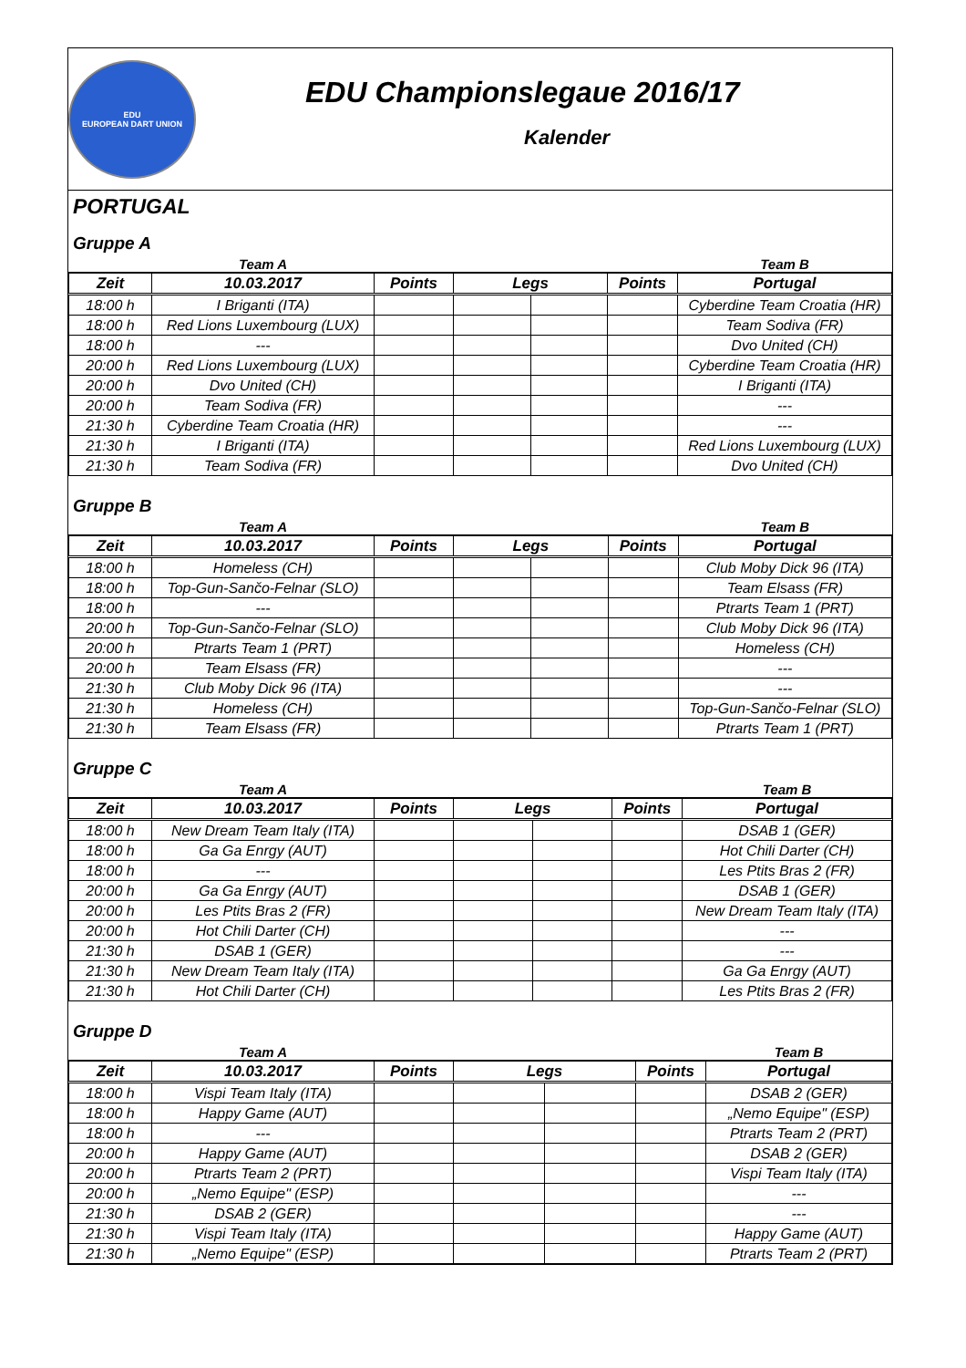EDU
EUROPEAN DART UNION
EDU Championslegaue 2016/17
Kalender
PORTUGAL
Gruppe A
| | Team A | | | | | Team B |
| --- | --- | --- | --- | --- | --- | --- |
| Zeit | 10.03.2017 | Points | Legs | | Points | Portugal |
| 18:00 h | I Briganti (ITA) | | | | | Cyberdine Team Croatia (HR) |
| 18:00 h | Red Lions Luxembourg (LUX) | | | | | Team Sodiva (FR) |
| 18:00 h | --- | | | | | Dvo United (CH) |
| 20:00 h | Red Lions Luxembourg (LUX) | | | | | Cyberdine Team Croatia (HR) |
| 20:00 h | Dvo United (CH) | | | | | I Briganti (ITA) |
| 20:00 h | Team Sodiva (FR) | | | | | --- |
| 21:30 h | Cyberdine Team Croatia (HR) | | | | | --- |
| 21:30 h | I Briganti (ITA) | | | | | Red Lions Luxembourg (LUX) |
| 21:30 h | Team Sodiva (FR) | | | | | Dvo United (CH) |
Gruppe B
| | Team A | | | | | Team B |
| --- | --- | --- | --- | --- | --- | --- |
| Zeit | 10.03.2017 | Points | Legs | | Points | Portugal |
| 18:00 h | Homeless (CH) | | | | | Club Moby Dick 96 (ITA) |
| 18:00 h | Top-Gun-Sančo-Felnar (SLO) | | | | | Team Elsass (FR) |
| 18:00 h | --- | | | | | Ptrarts Team 1 (PRT) |
| 20:00 h | Top-Gun-Sančo-Felnar (SLO) | | | | | Club Moby Dick 96 (ITA) |
| 20:00 h | Ptrarts Team 1 (PRT) | | | | | Homeless (CH) |
| 20:00 h | Team Elsass (FR) | | | | | --- |
| 21:30 h | Club Moby Dick 96 (ITA) | | | | | --- |
| 21:30 h | Homeless (CH) | | | | | Top-Gun-Sančo-Felnar (SLO) |
| 21:30 h | Team Elsass (FR) | | | | | Ptrarts Team 1 (PRT) |
Gruppe C
| | Team A | | | | | Team B |
| --- | --- | --- | --- | --- | --- | --- |
| Zeit | 10.03.2017 | Points | Legs | | Points | Portugal |
| 18:00 h | New Dream Team Italy (ITA) | | | | | DSAB 1 (GER) |
| 18:00 h | Ga Ga Enrgy (AUT) | | | | | Hot Chili Darter (CH) |
| 18:00 h | --- | | | | | Les Ptits Bras 2 (FR) |
| 20:00 h | Ga Ga Enrgy (AUT) | | | | | DSAB 1 (GER) |
| 20:00 h | Les Ptits Bras 2 (FR) | | | | | New Dream Team Italy (ITA) |
| 20:00 h | Hot Chili Darter (CH) | | | | | --- |
| 21:30 h | DSAB 1 (GER) | | | | | --- |
| 21:30 h | New Dream Team Italy (ITA) | | | | | Ga Ga Enrgy (AUT) |
| 21:30 h | Hot Chili Darter (CH) | | | | | Les Ptits Bras 2 (FR) |
Gruppe D
| | Team A | | | | | Team B |
| --- | --- | --- | --- | --- | --- | --- |
| Zeit | 10.03.2017 | Points | Legs | | Points | Portugal |
| 18:00 h | Vispi Team Italy (ITA) | | | | | DSAB 2 (GER) |
| 18:00 h | Happy Game (AUT) | | | | | „Nemo Equipe" (ESP) |
| 18:00 h | --- | | | | | Ptrarts Team 2 (PRT) |
| 20:00 h | Happy Game (AUT) | | | | | DSAB 2 (GER) |
| 20:00 h | Ptrarts Team 2 (PRT) | | | | | Vispi Team Italy (ITA) |
| 20:00 h | „Nemo Equipe" (ESP) | | | | | --- |
| 21:30 h | DSAB 2 (GER) | | | | | --- |
| 21:30 h | Vispi Team Italy (ITA) | | | | | Happy Game (AUT) |
| 21:30 h | „Nemo Equipe" (ESP) | | | | | Ptrarts Team 2 (PRT) |